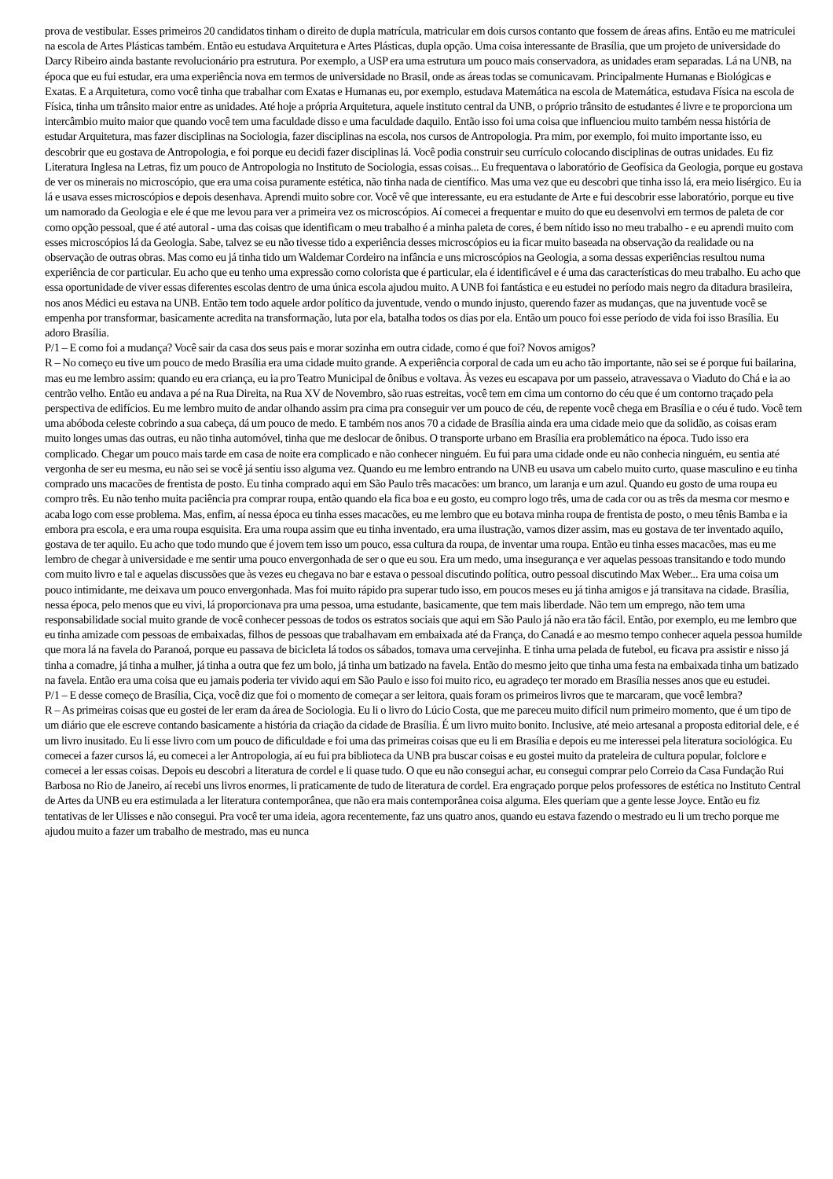prova de vestibular. Esses primeiros 20 candidatos tinham o direito de dupla matrícula, matricular em dois cursos contanto que fossem de áreas afins. Então eu me matriculei na escola de Artes Plásticas também. Então eu estudava Arquitetura e Artes Plásticas, dupla opção. Uma coisa interessante de Brasília, que um projeto de universidade do Darcy Ribeiro ainda bastante revolucionário pra estrutura. Por exemplo, a USP era uma estrutura um pouco mais conservadora, as unidades eram separadas. Lá na UNB, na época que eu fui estudar, era uma experiência nova em termos de universidade no Brasil, onde as áreas todas se comunicavam. Principalmente Humanas e Biológicas e Exatas. E a Arquitetura, como você tinha que trabalhar com Exatas e Humanas eu, por exemplo, estudava Matemática na escola de Matemática, estudava Física na escola de Física, tinha um trânsito maior entre as unidades. Até hoje a própria Arquitetura, aquele instituto central da UNB, o próprio trânsito de estudantes é livre e te proporciona um intercâmbio muito maior que quando você tem uma faculdade disso e uma faculdade daquilo. Então isso foi uma coisa que influenciou muito também nessa história de estudar Arquitetura, mas fazer disciplinas na Sociologia, fazer disciplinas na escola, nos cursos de Antropologia. Pra mim, por exemplo, foi muito importante isso, eu descobrir que eu gostava de Antropologia, e foi porque eu decidi fazer disciplinas lá. Você podia construir seu currículo colocando disciplinas de outras unidades. Eu fiz Literatura Inglesa na Letras, fiz um pouco de Antropologia no Instituto de Sociologia, essas coisas... Eu frequentava o laboratório de Geofísica da Geologia, porque eu gostava de ver os minerais no microscópio, que era uma coisa puramente estética, não tinha nada de científico. Mas uma vez que eu descobri que tinha isso lá, era meio lisérgico. Eu ia lá e usava esses microscópios e depois desenhava. Aprendi muito sobre cor. Você vê que interessante, eu era estudante de Arte e fui descobrir esse laboratório, porque eu tive um namorado da Geologia e ele é que me levou para ver a primeira vez os microscópios. Aí comecei a frequentar e muito do que eu desenvolvi em termos de paleta de cor como opção pessoal, que é até autoral - uma das coisas que identificam o meu trabalho é a minha paleta de cores, é bem nítido isso no meu trabalho - e eu aprendi muito com esses microscópios lá da Geologia. Sabe, talvez se eu não tivesse tido a experiência desses microscópios eu ia ficar muito baseada na observação da realidade ou na observação de outras obras. Mas como eu já tinha tido um Waldemar Cordeiro na infância e uns microscópios na Geologia, a soma dessas experiências resultou numa experiência de cor particular. Eu acho que eu tenho uma expressão como colorista que é particular, ela é identificável e é uma das características do meu trabalho. Eu acho que essa oportunidade de viver essas diferentes escolas dentro de uma única escola ajudou muito. A UNB foi fantástica e eu estudei no período mais negro da ditadura brasileira, nos anos Médici eu estava na UNB. Então tem todo aquele ardor político da juventude, vendo o mundo injusto, querendo fazer as mudanças, que na juventude você se empenha por transformar, basicamente acredita na transformação, luta por ela, batalha todos os dias por ela. Então um pouco foi esse período de vida foi isso Brasília. Eu adoro Brasília.
P/1 – E como foi a mudança? Você sair da casa dos seus pais e morar sozinha em outra cidade, como é que foi? Novos amigos?
R – No começo eu tive um pouco de medo Brasília era uma cidade muito grande. A experiência corporal de cada um eu acho tão importante, não sei se é porque fui bailarina, mas eu me lembro assim: quando eu era criança, eu ia pro Teatro Municipal de ônibus e voltava. Às vezes eu escapava por um passeio, atravessava o Viaduto do Chá e ia ao centrão velho. Então eu andava a pé na Rua Direita, na Rua XV de Novembro, são ruas estreitas, você tem em cima um contorno do céu que é um contorno traçado pela perspectiva de edifícios. Eu me lembro muito de andar olhando assim pra cima pra conseguir ver um pouco de céu, de repente você chega em Brasília e o céu é tudo. Você tem uma abóboda celeste cobrindo a sua cabeça, dá um pouco de medo. E também nos anos 70 a cidade de Brasília ainda era uma cidade meio que da solidão, as coisas eram muito longes umas das outras, eu não tinha automóvel, tinha que me deslocar de ônibus. O transporte urbano em Brasília era problemático na época. Tudo isso era complicado. Chegar um pouco mais tarde em casa de noite era complicado e não conhecer ninguém. Eu fui para uma cidade onde eu não conhecia ninguém, eu sentia até vergonha de ser eu mesma, eu não sei se você já sentiu isso alguma vez. Quando eu me lembro entrando na UNB eu usava um cabelo muito curto, quase masculino e eu tinha comprado uns macacões de frentista de posto. Eu tinha comprado aqui em São Paulo três macacões: um branco, um laranja e um azul. Quando eu gosto de uma roupa eu compro três. Eu não tenho muita paciência pra comprar roupa, então quando ela fica boa e eu gosto, eu compro logo três, uma de cada cor ou as três da mesma cor mesmo e acaba logo com esse problema. Mas, enfim, aí nessa época eu tinha esses macacões, eu me lembro que eu botava minha roupa de frentista de posto, o meu tênis Bamba e ia embora pra escola, e era uma roupa esquisita. Era uma roupa assim que eu tinha inventado, era uma ilustração, vamos dizer assim, mas eu gostava de ter inventado aquilo, gostava de ter aquilo. Eu acho que todo mundo que é jovem tem isso um pouco, essa cultura da roupa, de inventar uma roupa. Então eu tinha esses macacões, mas eu me lembro de chegar à universidade e me sentir uma pouco envergonhada de ser o que eu sou. Era um medo, uma insegurança e ver aquelas pessoas transitando e todo mundo com muito livro e tal e aquelas discussões que às vezes eu chegava no bar e estava o pessoal discutindo política, outro pessoal discutindo Max Weber... Era uma coisa um pouco intimidante, me deixava um pouco envergonhada. Mas foi muito rápido pra superar tudo isso, em poucos meses eu já tinha amigos e já transitava na cidade. Brasília, nessa época, pelo menos que eu vivi, lá proporcionava pra uma pessoa, uma estudante, basicamente, que tem mais liberdade. Não tem um emprego, não tem uma responsabilidade social muito grande de você conhecer pessoas de todos os estratos sociais que aqui em São Paulo já não era tão fácil. Então, por exemplo, eu me lembro que eu tinha amizade com pessoas de embaixadas, filhos de pessoas que trabalhavam em embaixada até da França, do Canadá e ao mesmo tempo conhecer aquela pessoa humilde que mora lá na favela do Paranoá, porque eu passava de bicicleta lá todos os sábados, tomava uma cervejinha. E tinha uma pelada de futebol, eu ficava pra assistir e nisso já tinha a comadre, já tinha a mulher, já tinha a outra que fez um bolo, já tinha um batizado na favela. Então do mesmo jeito que tinha uma festa na embaixada tinha um batizado na favela. Então era uma coisa que eu jamais poderia ter vivido aqui em São Paulo e isso foi muito rico, eu agradeço ter morado em Brasília nesses anos que eu estudei.
P/1 – E desse começo de Brasília, Ciça, você diz que foi o momento de começar a ser leitora, quais foram os primeiros livros que te marcaram, que você lembra?
R – As primeiras coisas que eu gostei de ler eram da área de Sociologia. Eu li o livro do Lúcio Costa, que me pareceu muito difícil num primeiro momento, que é um tipo de um diário que ele escreve contando basicamente a história da criação da cidade de Brasília. É um livro muito bonito. Inclusive, até meio artesanal a proposta editorial dele, e é um livro inusitado. Eu li esse livro com um pouco de dificuldade e foi uma das primeiras coisas que eu li em Brasília e depois eu me interessei pela literatura sociológica. Eu comecei a fazer cursos lá, eu comecei a ler Antropologia, aí eu fui pra biblioteca da UNB pra buscar coisas e eu gostei muito da prateleira de cultura popular, folclore e comecei a ler essas coisas. Depois eu descobri a literatura de cordel e li quase tudo. O que eu não consegui achar, eu consegui comprar pelo Correio da Casa Fundação Rui Barbosa no Rio de Janeiro, aí recebi uns livros enormes, li praticamente de tudo de literatura de cordel. Era engraçado porque pelos professores de estética no Instituto Central de Artes da UNB eu era estimulada a ler literatura contemporânea, que não era mais contemporânea coisa alguma. Eles queriam que a gente lesse Joyce. Então eu fiz tentativas de ler Ulisses e não consegui. Pra você ter uma ideia, agora recentemente, faz uns quatro anos, quando eu estava fazendo o mestrado eu li um trecho porque me ajudou muito a fazer um trabalho de mestrado, mas eu nunca